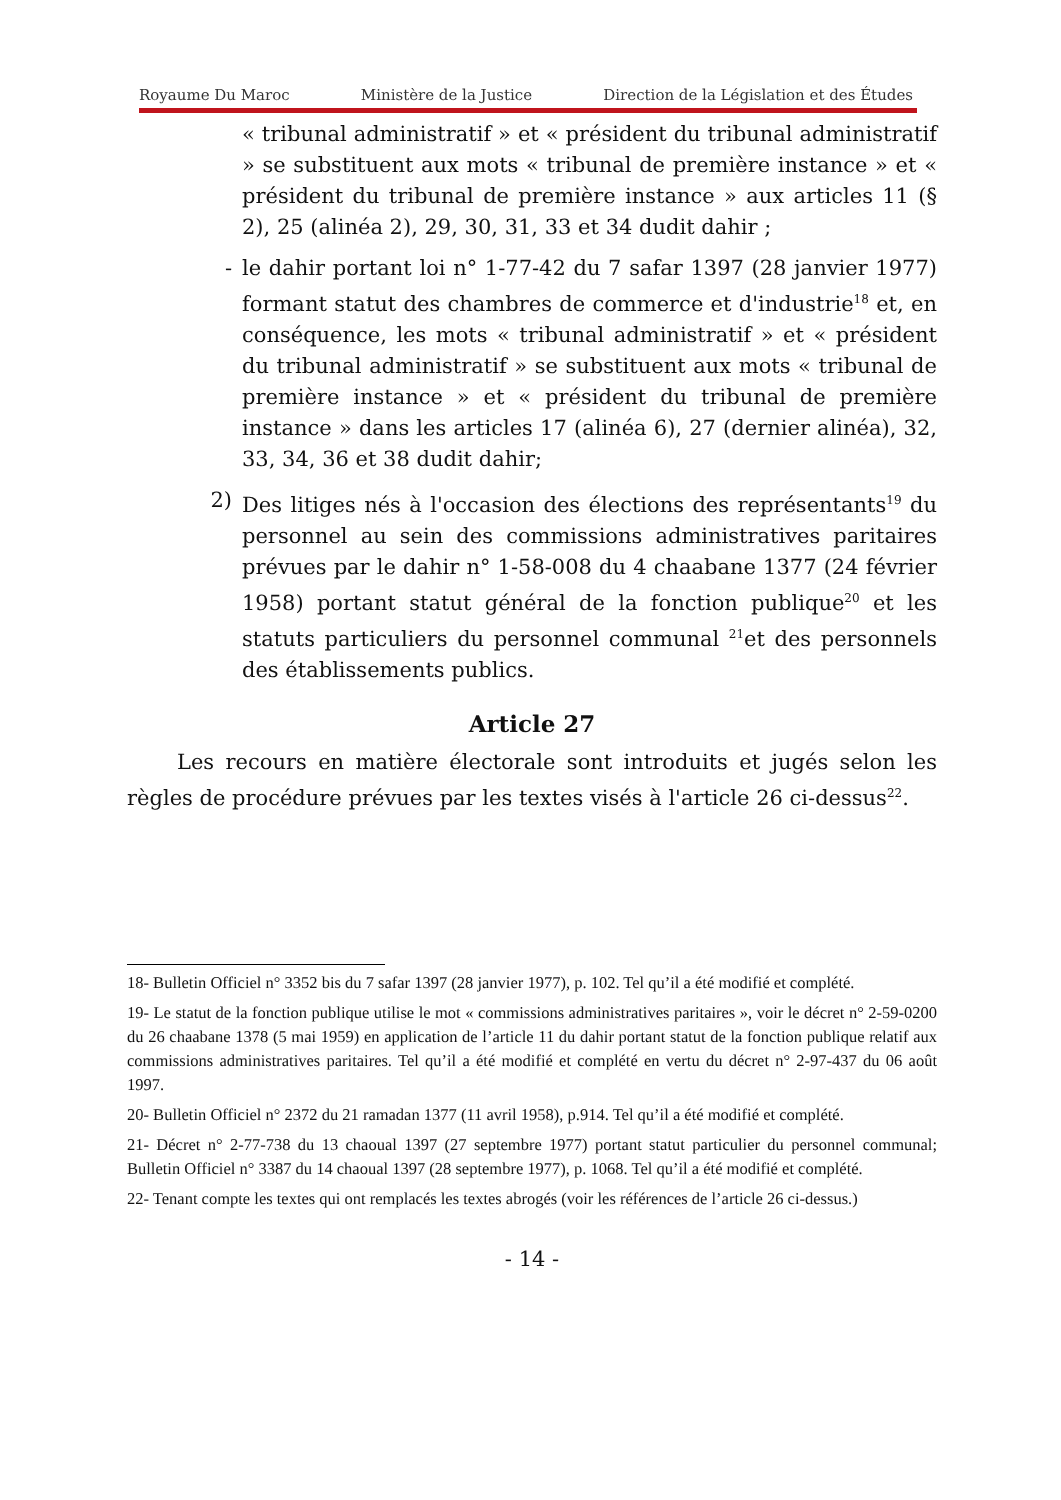Royaume Du Maroc Ministère de la Justice Direction de la Législation et des Études
« tribunal administratif » et « président du tribunal administratif » se substituent aux mots « tribunal de première instance » et « président du tribunal de première instance » aux articles 11 (§ 2), 25 (alinéa 2), 29, 30, 31, 33 et 34 dudit dahir ;
- le dahir portant loi n° 1-77-42 du 7 safar 1397 (28 janvier 1977) formant statut des chambres de commerce et d'industrie<sup>18</sup> et, en conséquence, les mots « tribunal administratif » et « président du tribunal administratif » se substituent aux mots « tribunal de première instance » et « président du tribunal de première instance » dans les articles 17 (alinéa 6), 27 (dernier alinéa), 32, 33, 34, 36 et 38 dudit dahir;
2) Des litiges nés à l'occasion des élections des représentants<sup>19</sup> du personnel au sein des commissions administratives paritaires prévues par le dahir n° 1-58-008 du 4 chaabane 1377 (24 février 1958) portant statut général de la fonction publique<sup>20</sup> et les statuts particuliers du personnel communal <sup>21</sup>et des personnels des établissements publics.
Article 27
Les recours en matière électorale sont introduits et jugés selon les règles de procédure prévues par les textes visés à l'article 26 ci-dessus<sup>22</sup>.
18- Bulletin Officiel n° 3352 bis du 7 safar 1397 (28 janvier 1977), p. 102. Tel qu’il a été modifié et complété.
19- Le statut de la fonction publique utilise le mot « commissions administratives paritaires », voir le décret n° 2-59-0200 du 26 chaabane 1378 (5 mai 1959) en application de l’article 11 du dahir portant statut de la fonction publique relatif aux commissions administratives paritaires. Tel qu’il a été modifié et complété en vertu du décret n° 2-97-437 du 06 août 1997.
20- Bulletin Officiel n° 2372 du 21 ramadan 1377 (11 avril 1958), p.914. Tel qu’il a été modifié et complété.
21- Décret n° 2-77-738 du 13 chaoual 1397 (27 septembre 1977) portant statut particulier du personnel communal; Bulletin Officiel n° 3387 du 14 chaoual 1397 (28 septembre 1977), p. 1068. Tel qu’il a été modifié et complété.
22- Tenant compte les textes qui ont remplacés les textes abrogés (voir les références de l’article 26 ci-dessus.)
- 14 -